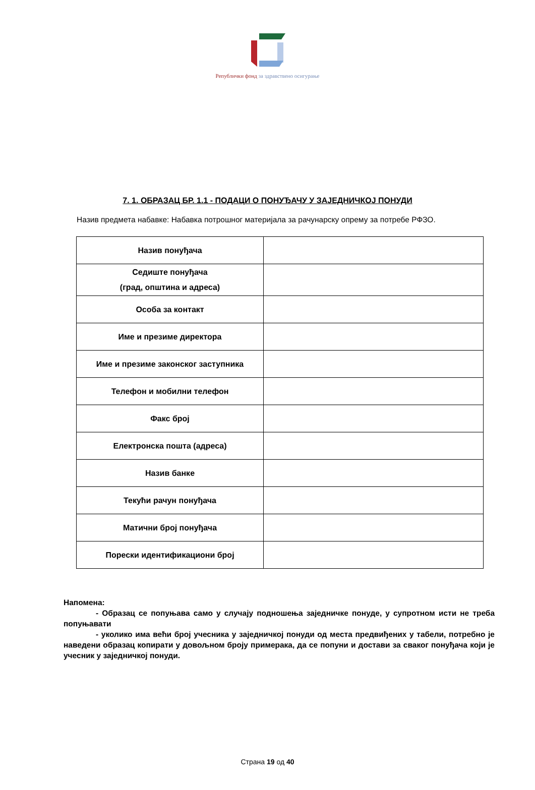Републички фонд за здравствено осигурање
7. 1. ОБРАЗАЦ БР. 1.1 - ПОДАЦИ О ПОНУЂАЧУ У ЗАЈЕДНИЧКОЈ ПОНУДИ
Назив предмета набавке: Набавка потрошног материјала за рачунарску опрему за потребе РФЗО.
| Назив понуђача | |
| Седиште понуђача (град, општина и адреса) | |
| Особа за контакт | |
| Име и презиме директора | |
| Име и презиме законског заступника | |
| Телефон и мобилни телефон | |
| Факс број | |
| Електронска пошта (адреса) | |
| Назив банке | |
| Текући рачун понуђача | |
| Матични број понуђача | |
| Порески идентификациони број | |
Напомена:
- Образац се попуњава само у случају подношења заједничке понуде, у супротном исти не треба попуњавати
- уколико има већи број учесника у заједничкој понуди од места предвиђених у табели, потребно је наведени образац копирати у довољном броју примерака, да се попуни и достави за сваког понуђача који је учесник у заједничкој понуди.
Страна 19 од 40